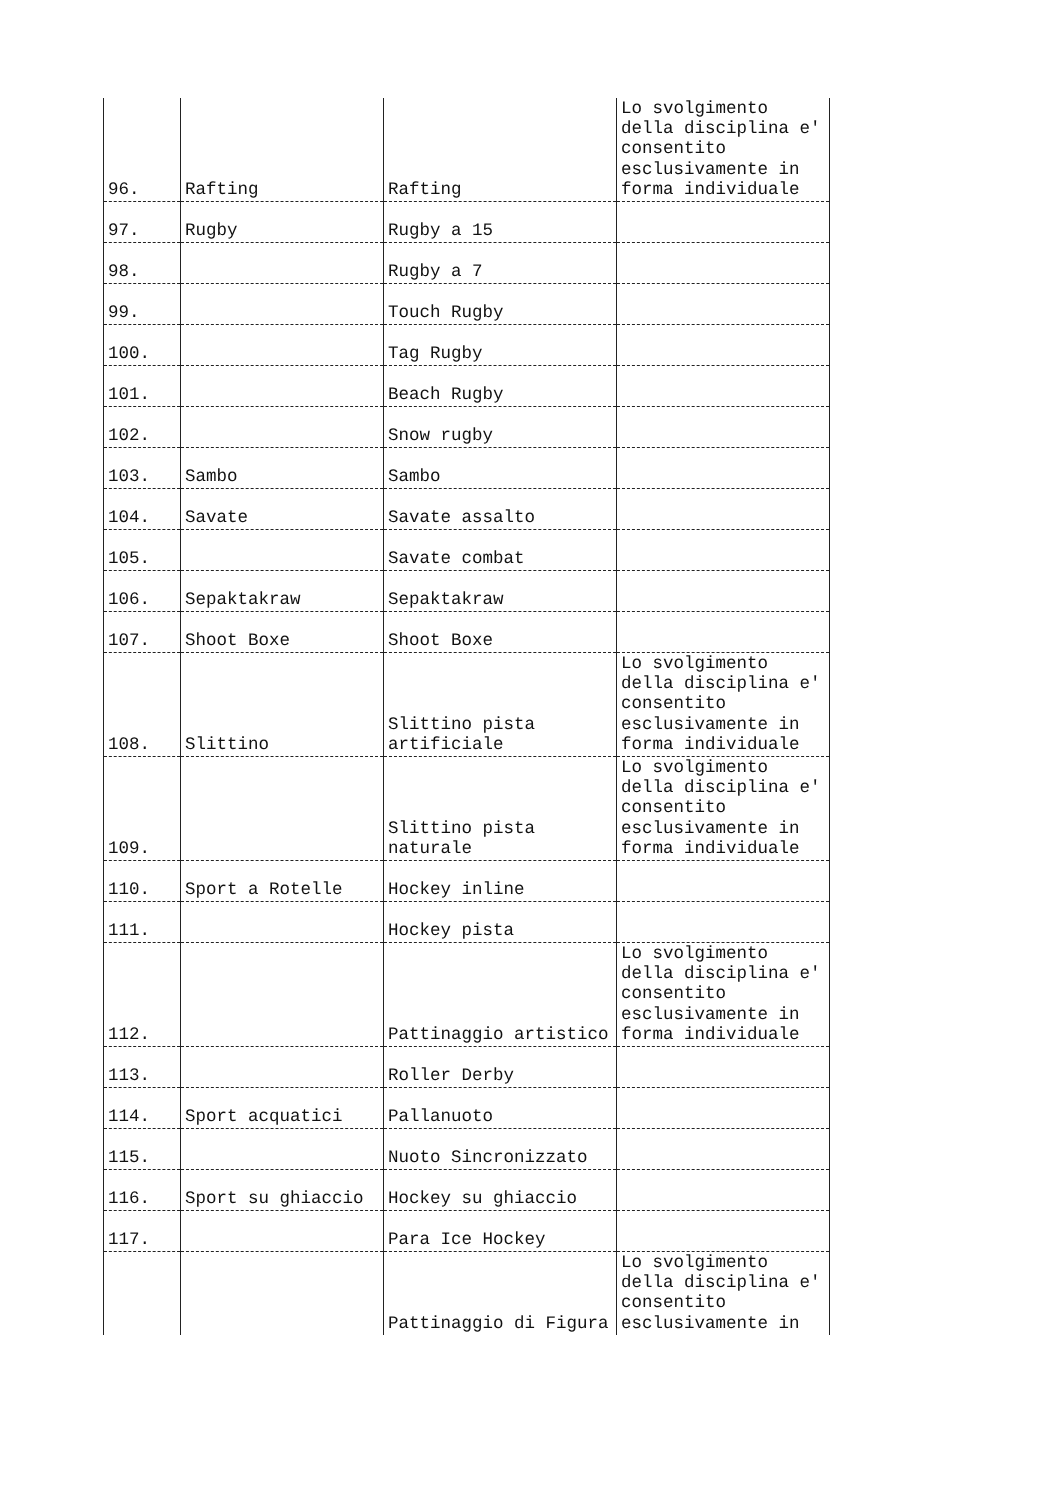| 96. | Rafting | Rafting | Lo svolgimento della disciplina e' consentito esclusivamente in forma individuale |
| 97. | Rugby | Rugby a 15 | |
| 98. | | Rugby a 7 | |
| 99. | | Touch Rugby | |
| 100. | | Tag Rugby | |
| 101. | | Beach Rugby | |
| 102. | | Snow rugby | |
| 103. | Sambo | Sambo | |
| 104. | Savate | Savate assalto | |
| 105. | | Savate combat | |
| 106. | Sepaktakraw | Sepaktakraw | |
| 107. | Shoot Boxe | Shoot Boxe | |
| 108. | Slittino | Slittino pista artificiale | Lo svolgimento della disciplina e' consentito esclusivamente in forma individuale |
| 109. | | Slittino pista naturale | Lo svolgimento della disciplina e' consentito esclusivamente in forma individuale |
| 110. | Sport a Rotelle | Hockey inline | |
| 111. | | Hockey pista | |
| 112. | | Pattinaggio artistico | Lo svolgimento della disciplina e' consentito esclusivamente in forma individuale |
| 113. | | Roller Derby | |
| 114. | Sport acquatici | Pallanuoto | |
| 115. | | Nuoto Sincronizzato | |
| 116. | Sport su ghiaccio | Hockey su ghiaccio | |
| 117. | | Para Ice Hockey | |
| | | Pattinaggio di Figura | Lo svolgimento della disciplina e' consentito esclusivamente in |